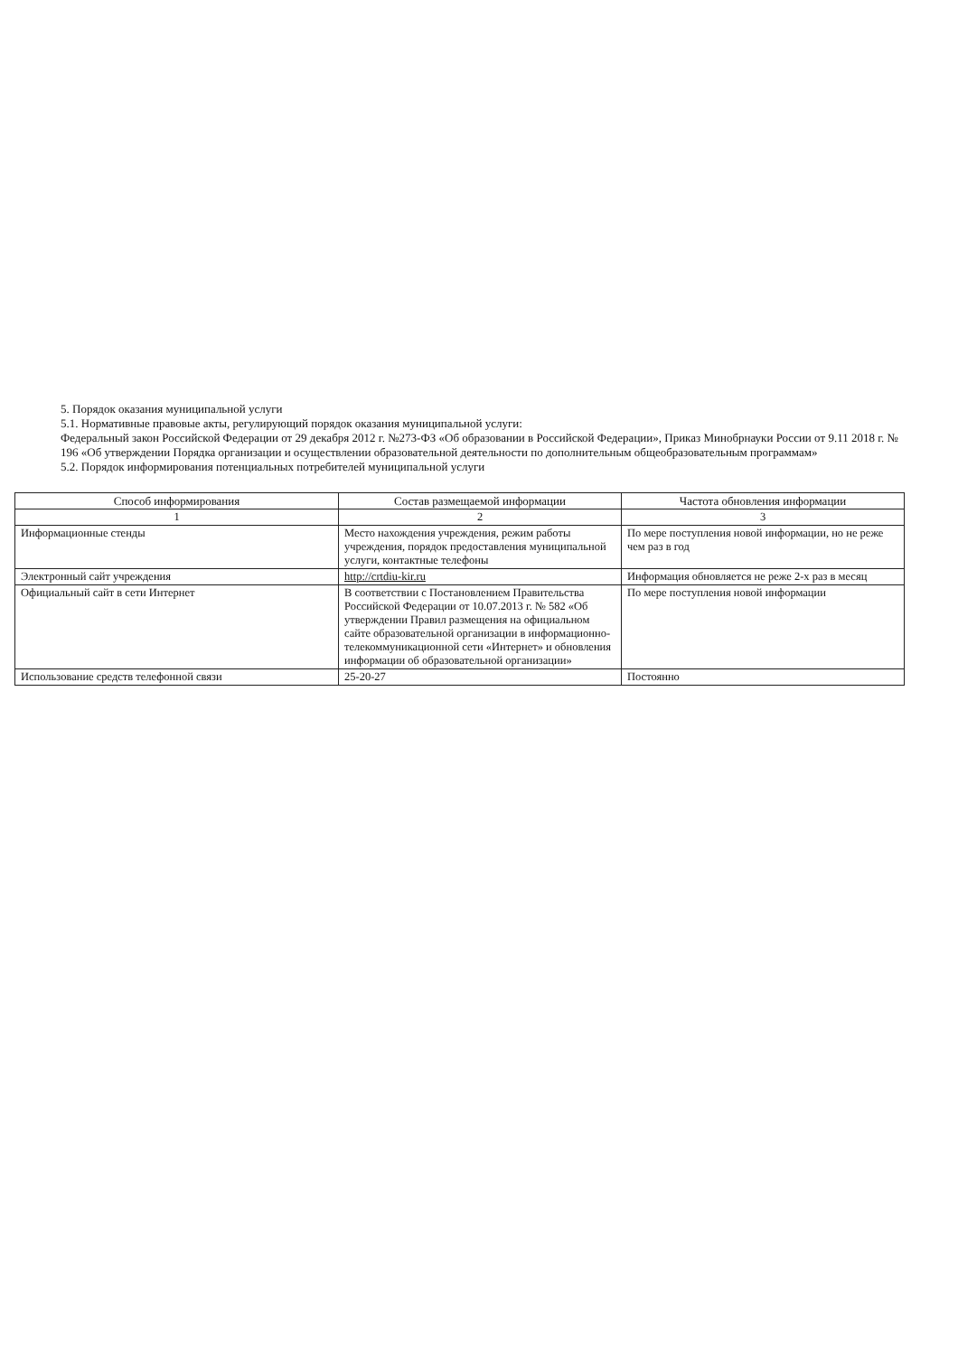5. Порядок оказания муниципальной услуги
5.1. Нормативные правовые акты, регулирующий порядок оказания муниципальной услуги:
Федеральный закон Российской Федерации от 29 декабря 2012 г. №273-ФЗ «Об образовании в Российской Федерации», Приказ Минобрнауки России от 9.11 2018 г. № 196 «Об утверждении Порядка организации и осуществлении образовательной деятельности по дополнительным общеобразовательным программам»
5.2. Порядок информирования потенциальных потребителей муниципальной услуги
| Способ информирования | Состав размещаемой информации | Частота обновления информации |
| --- | --- | --- |
| 1 | 2 | 3 |
| Информационные стенды | Место нахождения учреждения, режим работы учреждения, порядок предоставления муниципальной услуги, контактные телефоны | По мере поступления новой информации, но не реже чем раз в год |
| Электронный сайт учреждения | http://crtdiu-kir.ru | Информация обновляется не реже 2-х раз в месяц |
| Официальный сайт в сети Интернет | В соответствии с Постановлением Правительства Российской Федерации от 10.07.2013 г. № 582 «Об утверждении Правил размещения на официальном сайте образовательной организации в информационно-телекоммуникационной сети «Интернет» и обновления информации об образовательной организации» | По мере поступления новой информации |
| Использование средств телефонной связи | 25-20-27 | Постоянно |